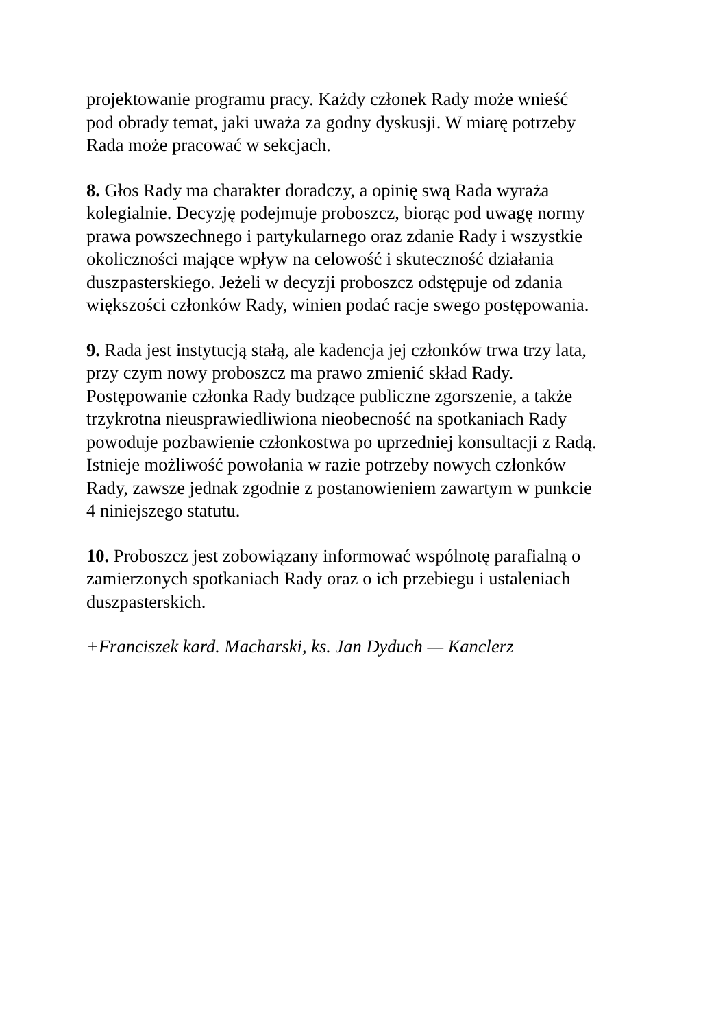projektowanie programu pracy. Każdy członek Rady może wnieść
pod obrady temat, jaki uważa za godny dyskusji. W miarę potrzeby
Rada może pracować w sekcjach.
8. Głos Rady ma charakter doradczy, a opinię swą Rada wyraża
kolegialnie. Decyzję podejmuje proboszcz, biorąc pod uwagę normy
prawa powszechnego i partykularnego oraz zdanie Rady i wszystkie
okoliczności mające wpływ na celowość i skuteczność działania
duszpasterskiego. Jeżeli w decyzji proboszcz odstępuje od zdania
większości członków Rady, winien podać racje swego postępowania.
9. Rada jest instytucją stałą, ale kadencja jej członków trwa trzy lata,
przy czym nowy proboszcz ma prawo zmienić skład Rady.
Postępowanie członka Rady budzące publiczne zgorszenie, a także
trzykrotna nieusprawiedliwiona nieobecność na spotkaniach Rady
powoduje pozbawienie członkostwa po uprzedniej konsultacji z Radą.
Istnieje możliwość powołania w razie potrzeby nowych członków
Rady, zawsze jednak zgodnie z postanowieniem zawartym w punkcie
4 niniejszego statutu.
10. Proboszcz jest zobowiązany informować wspólnotę parafialną o
zamierzonych spotkaniach Rady oraz o ich przebiegu i ustaleniach
duszpasterskich.
+Franciszek kard. Macharski, ks. Jan Dyduch — Kanclerz